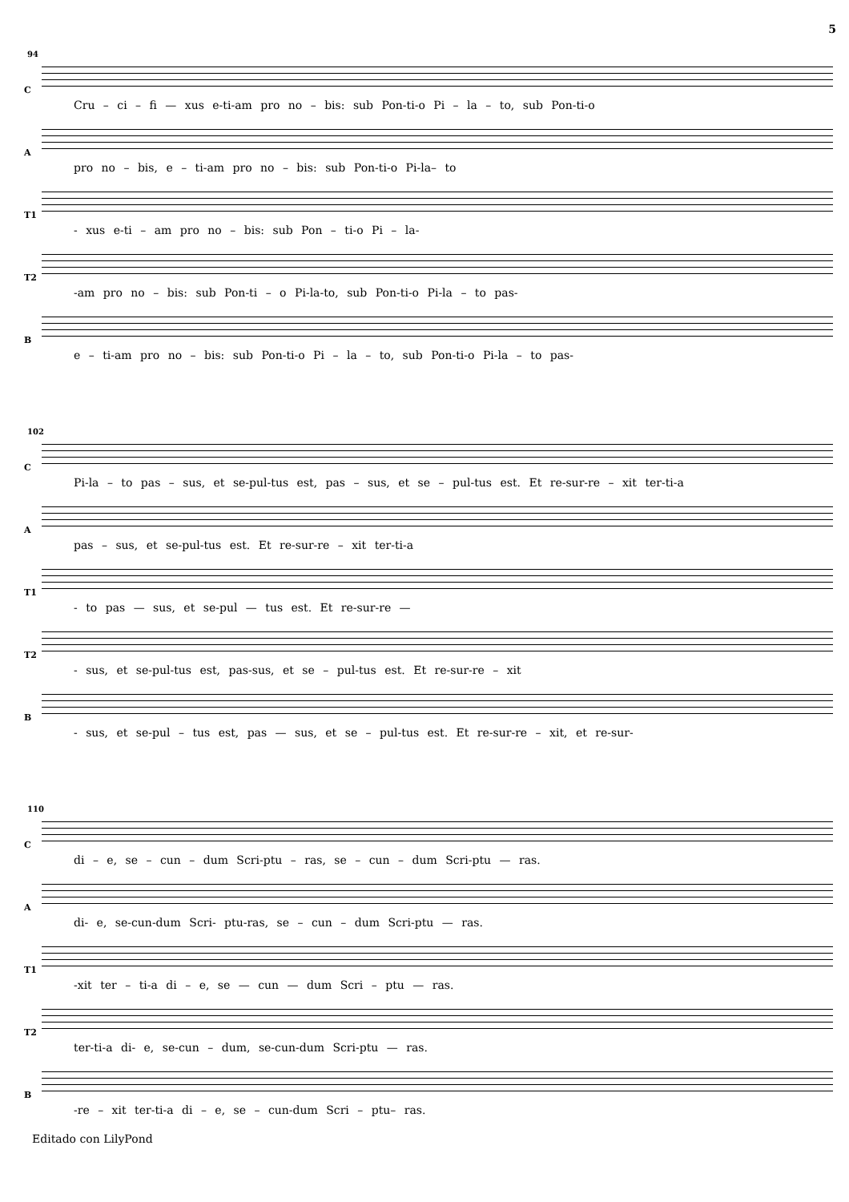5
94
C
Cru – ci – fi — xus e-ti-am pro no – bis: sub Pon-ti-o Pi – la – to, sub Pon-ti-o
A
pro no – bis, e – ti-am pro no – bis: sub Pon-ti-o Pi-la– to
T1
- xus e-ti – am pro no – bis: sub Pon – ti-o Pi – la-
T2
-am pro no – bis: sub Pon-ti – o Pi-la-to, sub Pon-ti-o Pi-la – to pas-
B
e – ti-am pro no – bis: sub Pon-ti-o Pi – la – to, sub Pon-ti-o Pi-la – to pas-
102
C
Pi-la – to pas – sus, et se-pul-tus est, pas – sus, et se – pul-tus est. Et re-sur-re – xit ter-ti-a
A
pas – sus, et se-pul-tus est. Et re-sur-re – xit ter-ti-a
T1
- to pas — sus, et se-pul — tus est. Et re-sur-re —
T2
- sus, et se-pul-tus est, pas-sus, et se – pul-tus est. Et re-sur-re – xit
B
- sus, et se-pul – tus est, pas — sus, et se – pul-tus est. Et re-sur-re – xit, et re-sur-
110
C
di – e, se – cun – dum Scri-ptu – ras, se – cun – dum Scri-ptu — ras.
A
di- e, se-cun-dum Scri- ptu-ras, se – cun – dum Scri-ptu — ras.
T1
-xit ter – ti-a di – e, se — cun — dum Scri – ptu — ras.
T2
ter-ti-a di- e, se-cun – dum, se-cun-dum Scri-ptu — ras.
B
-re – xit ter-ti-a di – e, se – cun-dum Scri – ptu– ras.
Editado con LilyPond